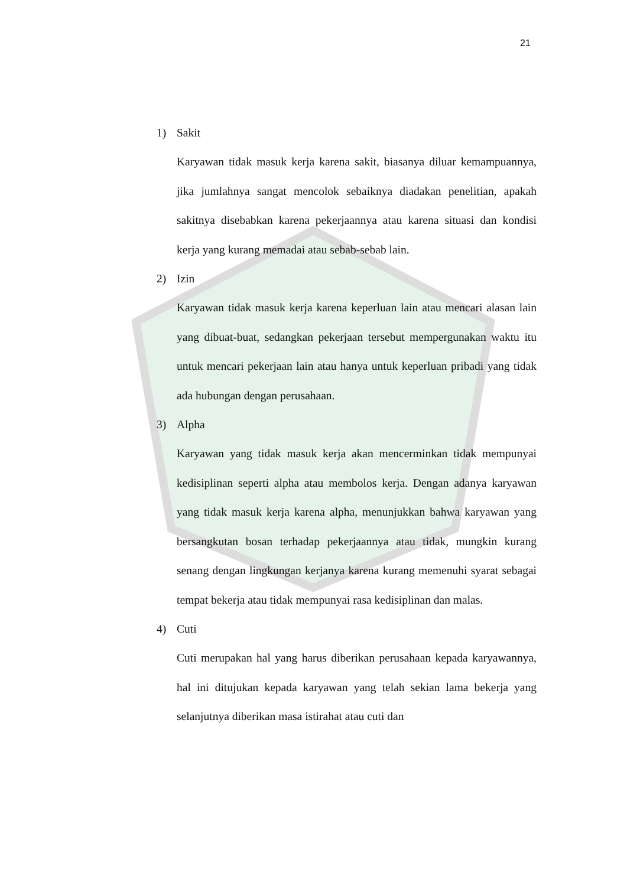21
1) Sakit
Karyawan tidak masuk kerja karena sakit, biasanya diluar kemampuannya, jika jumlahnya sangat mencolok sebaiknya diadakan penelitian, apakah sakitnya disebabkan karena pekerjaannya atau karena situasi dan kondisi kerja yang kurang memadai atau sebab-sebab lain.
2) Izin
Karyawan tidak masuk kerja karena keperluan lain atau mencari alasan lain yang dibuat-buat, sedangkan pekerjaan tersebut mempergunakan waktu itu untuk mencari pekerjaan lain atau hanya untuk keperluan pribadi yang tidak ada hubungan dengan perusahaan.
3) Alpha
Karyawan yang tidak masuk kerja akan mencerminkan tidak mempunyai kedisiplinan seperti alpha atau membolos kerja. Dengan adanya karyawan yang tidak masuk kerja karena alpha, menunjukkan bahwa karyawan yang bersangkutan bosan terhadap pekerjaannya atau tidak, mungkin kurang senang dengan lingkungan kerjanya karena kurang memenuhi syarat sebagai tempat bekerja atau tidak mempunyai rasa kedisiplinan dan malas.
4) Cuti
Cuti merupakan hal yang harus diberikan perusahaan kepada karyawannya, hal ini ditujukan kepada karyawan yang telah sekian lama bekerja yang selanjutnya diberikan masa istirahat atau cuti dan